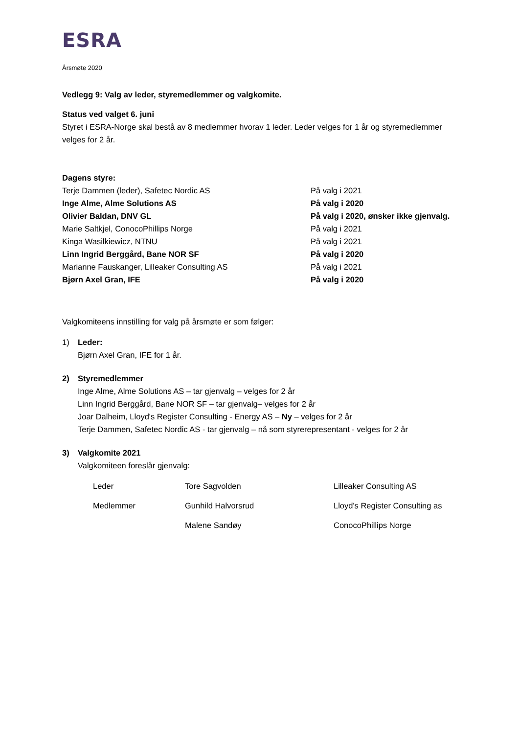ESRA
Årsmøte 2020
Vedlegg 9: Valg av leder, styremedlemmer og valgkomite.
Status ved valget 6. juni
Styret i ESRA-Norge skal bestå av 8 medlemmer hvorav 1 leder. Leder velges for 1 år og styremedlemmer velges for 2 år.
Dagens styre:
| Terje Dammen (leder), Safetec Nordic AS | På valg i 2021 |
| Inge Alme, Alme Solutions AS | På valg i 2020 |
| Olivier Baldan, DNV GL | På valg i 2020, ønsker ikke gjenvalg. |
| Marie Saltkjel, ConocoPhillips Norge | På valg i 2021 |
| Kinga Wasilkiewicz, NTNU | På valg i 2021 |
| Linn Ingrid Berggård, Bane NOR SF | På valg i 2020 |
| Marianne Fauskanger, Lilleaker Consulting AS | På valg i 2021 |
| Bjørn Axel Gran, IFE | På valg i 2020 |
Valgkomiteens innstilling for valg på årsmøte er som følger:
1) Leder:
Bjørn Axel Gran, IFE for 1 år.
2) Styremedlemmer
Inge Alme, Alme Solutions AS – tar gjenvalg – velges for 2 år
Linn Ingrid Berggård, Bane NOR SF – tar gjenvalg– velges for 2 år
Joar Dalheim, Lloyd's Register Consulting - Energy AS – Ny – velges for 2 år
Terje Dammen, Safetec Nordic AS - tar gjenvalg – nå som styrerepresentant - velges for 2 år
3) Valgkomite 2021
Valgkomiteen foreslår gjenvalg:
| Leder | Tore Sagvolden | Lilleaker Consulting AS |
| Medlemmer | Gunhild Halvorsrud | Lloyd's Register Consulting as |
| | Malene Sandøy | ConocoPhillips Norge |